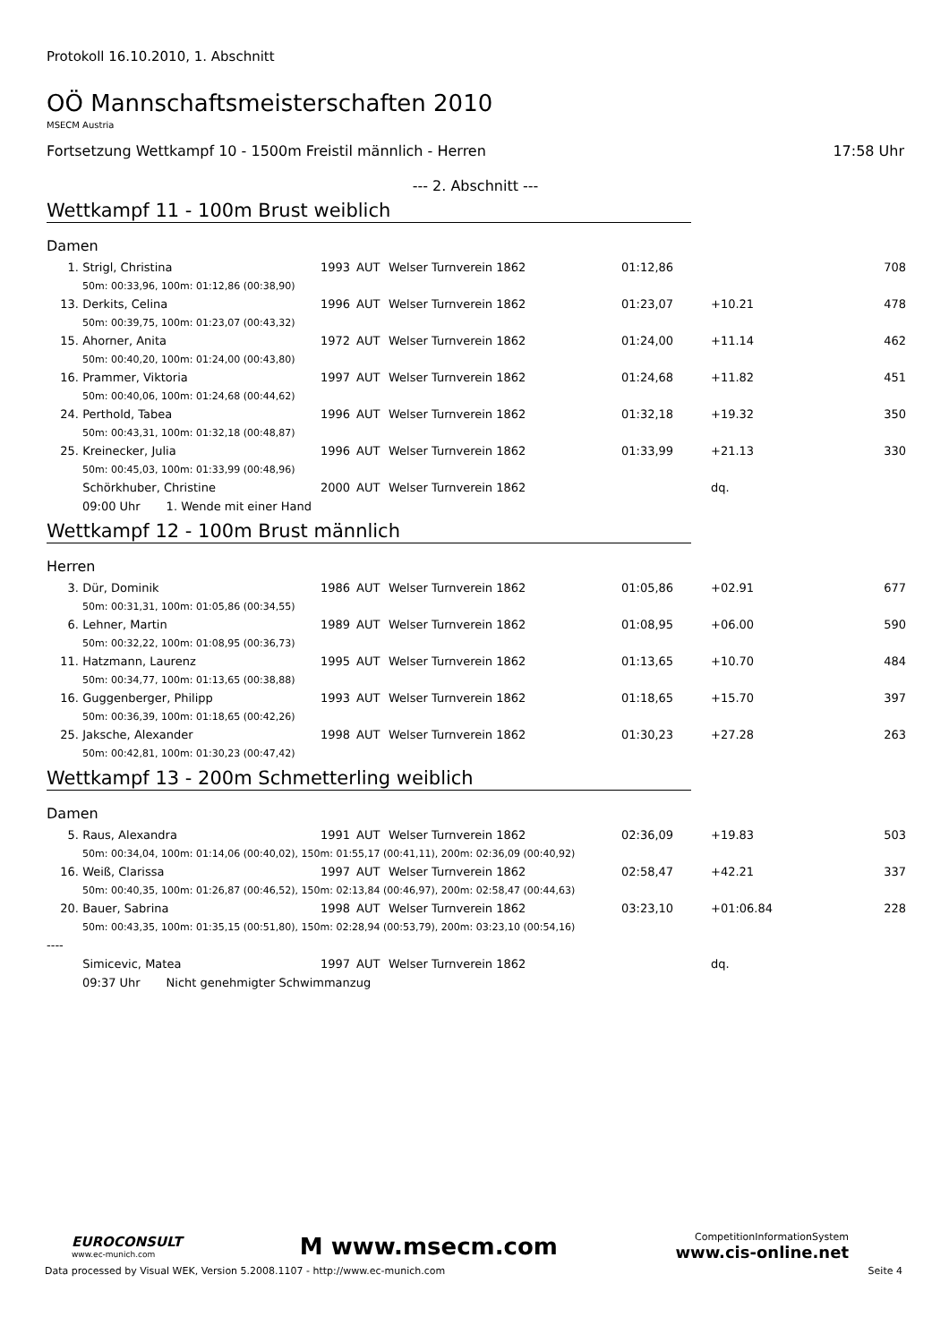Protokoll 16.10.2010, 1. Abschnitt
OÖ Mannschaftsmeisterschaften 2010
MSECM Austria
Fortsetzung Wettkampf 10 - 1500m Freistil männlich - Herren 17:58 Uhr
--- 2. Abschnitt ---
Wettkampf 11 - 100m Brust weiblich
Damen
| 1. | Strigl, Christina | 1993 | AUT | Welser Turnverein 1862 | 01:12,86 | | 708 |
| 50m: 00:33,96, 100m: 01:12,86 (00:38,90) | | | | | | | |
| 13. | Derkits, Celina | 1996 | AUT | Welser Turnverein 1862 | 01:23,07 | +10.21 | 478 |
| 50m: 00:39,75, 100m: 01:23,07 (00:43,32) | | | | | | | |
| 15. | Ahorner, Anita | 1972 | AUT | Welser Turnverein 1862 | 01:24,00 | +11.14 | 462 |
| 50m: 00:40,20, 100m: 01:24,00 (00:43,80) | | | | | | | |
| 16. | Prammer, Viktoria | 1997 | AUT | Welser Turnverein 1862 | 01:24,68 | +11.82 | 451 |
| 50m: 00:40,06, 100m: 01:24,68 (00:44,62) | | | | | | | |
| 24. | Perthold, Tabea | 1996 | AUT | Welser Turnverein 1862 | 01:32,18 | +19.32 | 350 |
| 50m: 00:43,31, 100m: 01:32,18 (00:48,87) | | | | | | | |
| 25. | Kreinecker, Julia | 1996 | AUT | Welser Turnverein 1862 | 01:33,99 | +21.13 | 330 |
| 50m: 00:45,03, 100m: 01:33,99 (00:48,96) | | | | | | | |
| | Schörkhuber, Christine | 2000 | AUT | Welser Turnverein 1862 | | dq. | |
| 09:00 Uhr 1. Wende mit einer Hand | | | | | | | |
Wettkampf 12 - 100m Brust männlich
Herren
| 3. | Dür, Dominik | 1986 | AUT | Welser Turnverein 1862 | 01:05,86 | +02.91 | 677 |
| 50m: 00:31,31, 100m: 01:05,86 (00:34,55) | | | | | | | |
| 6. | Lehner, Martin | 1989 | AUT | Welser Turnverein 1862 | 01:08,95 | +06.00 | 590 |
| 50m: 00:32,22, 100m: 01:08,95 (00:36,73) | | | | | | | |
| 11. | Hatzmann, Laurenz | 1995 | AUT | Welser Turnverein 1862 | 01:13,65 | +10.70 | 484 |
| 50m: 00:34,77, 100m: 01:13,65 (00:38,88) | | | | | | | |
| 16. | Guggenberger, Philipp | 1993 | AUT | Welser Turnverein 1862 | 01:18,65 | +15.70 | 397 |
| 50m: 00:36,39, 100m: 01:18,65 (00:42,26) | | | | | | | |
| 25. | Jaksche, Alexander | 1998 | AUT | Welser Turnverein 1862 | 01:30,23 | +27.28 | 263 |
| 50m: 00:42,81, 100m: 01:30,23 (00:47,42) | | | | | | | |
Wettkampf 13 - 200m Schmetterling weiblich
Damen
| 5. | Raus, Alexandra | 1991 | AUT | Welser Turnverein 1862 | 02:36,09 | +19.83 | 503 |
| 50m: 00:34,04, 100m: 01:14,06 (00:40,02), 150m: 01:55,17 (00:41,11), 200m: 02:36,09 (00:40,92) | | | | | | | |
| 16. | Weiß, Clarissa | 1997 | AUT | Welser Turnverein 1862 | 02:58,47 | +42.21 | 337 |
| 50m: 00:40,35, 100m: 01:26,87 (00:46,52), 150m: 02:13,84 (00:46,97), 200m: 02:58,47 (00:44,63) | | | | | | | |
| 20. | Bauer, Sabrina | 1998 | AUT | Welser Turnverein 1862 | 03:23,10 | +01:06.84 | 228 |
| 50m: 00:43,35, 100m: 01:35,15 (00:51,80), 150m: 02:28,94 (00:53,79), 200m: 03:23,10 (00:54,16) | | | | | | | |
| ---- | | | | | | | |
| | Simicevic, Matea | 1997 | AUT | Welser Turnverein 1862 | | dq. | |
| 09:37 Uhr Nicht genehmigter Schwimmanzug | | | | | | | |
EUROCONSULT
www.ec-munich.com
M www.msecm.com
CompetitionInformationSystem
www.cis-online.net
Data processed by Visual WEK, Version 5.2008.1107 - http://www.ec-munich.com Seite 4